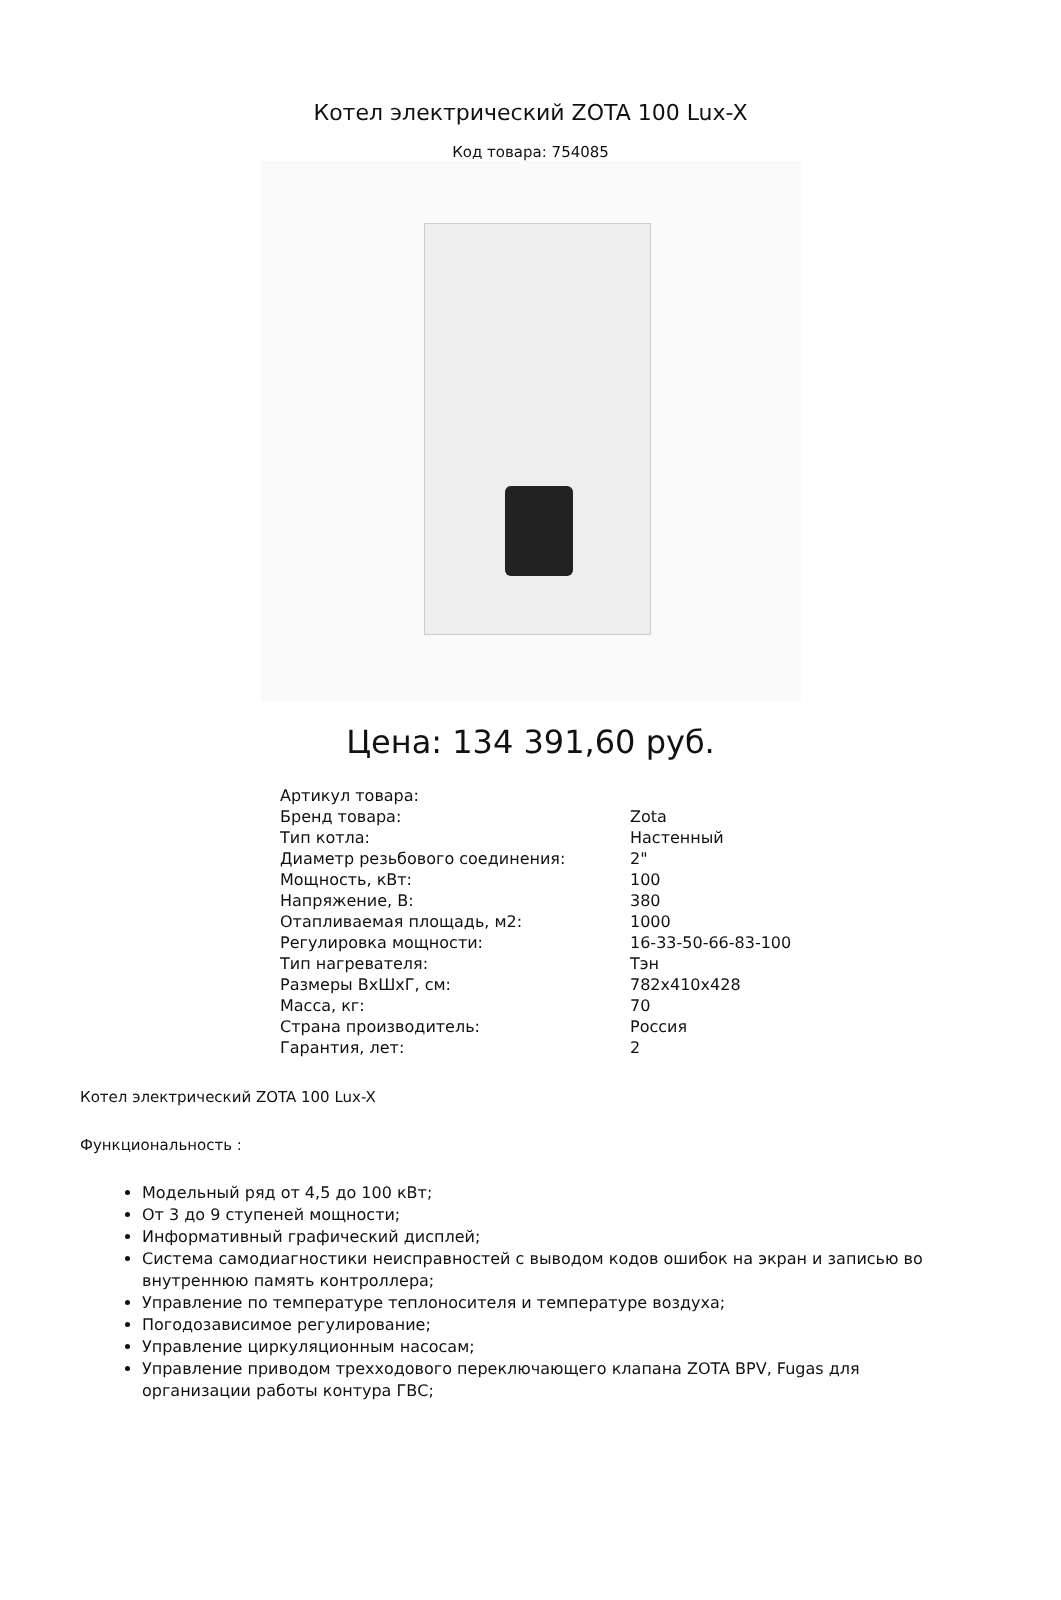Котел электрический ZOTA 100 Lux-X
Код товара: 754085
Цена: 134 391,60 руб.
| Артикул товара: | |
| Бренд товара: | Zota |
| Тип котла: | Настенный |
| Диаметр резьбового соединения: | 2" |
| Мощность, кВт: | 100 |
| Напряжение, В: | 380 |
| Отапливаемая площадь, м2: | 1000 |
| Регулировка мощности: | 16-33-50-66-83-100 |
| Тип нагревателя: | Тэн |
| Размеры ВхШхГ, см: | 782x410x428 |
| Масса, кг: | 70 |
| Страна производитель: | Россия |
| Гарантия, лет: | 2 |
Котел электрический ZOTA 100 Lux-X
Функциональность :
Модельный ряд от 4,5 до 100 кВт;
От 3 до 9 ступеней мощности;
Информативный графический дисплей;
Система самодиагностики неисправностей с выводом кодов ошибок на экран и записью во внутреннюю память контроллера;
Управление по температуре теплоносителя и температуре воздуха;
Погодозависимое регулирование;
Управление циркуляционным насосам;
Управление приводом трехходового переключающего клапана ZOTA BPV, Fugas для организации работы контура ГВС;